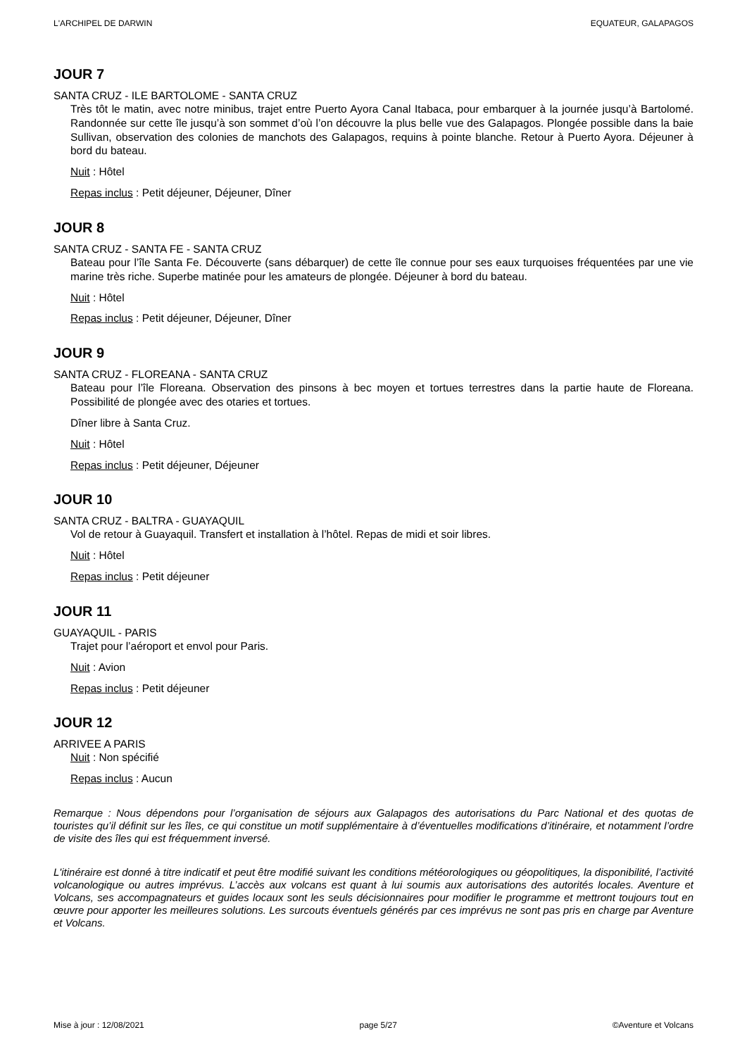L'ARCHIPEL DE DARWIN EQUATEUR, GALAPAGOS
JOUR 7
SANTA CRUZ - ILE BARTOLOME - SANTA CRUZ
Très tôt le matin, avec notre minibus, trajet entre Puerto Ayora Canal Itabaca, pour embarquer à la journée jusqu’à Bartolomé. Randonnée sur cette île jusqu’à son sommet d’où l’on découvre la plus belle vue des Galapagos. Plongée possible dans la baie Sullivan, observation des colonies de manchots des Galapagos, requins à pointe blanche. Retour à Puerto Ayora. Déjeuner à bord du bateau.
Nuit : Hôtel
Repas inclus : Petit déjeuner, Déjeuner, Dîner
JOUR 8
SANTA CRUZ - SANTA FE - SANTA CRUZ
Bateau pour l’île Santa Fe. Découverte (sans débarquer) de cette île connue pour ses eaux turquoises fréquentées par une vie marine très riche. Superbe matinée pour les amateurs de plongée. Déjeuner à bord du bateau.
Nuit : Hôtel
Repas inclus : Petit déjeuner, Déjeuner, Dîner
JOUR 9
SANTA CRUZ - FLOREANA - SANTA CRUZ
Bateau pour l’île Floreana. Observation des pinsons à bec moyen et tortues terrestres dans la partie haute de Floreana. Possibilité de plongée avec des otaries et tortues.
Dîner libre à Santa Cruz.
Nuit : Hôtel
Repas inclus : Petit déjeuner, Déjeuner
JOUR 10
SANTA CRUZ - BALTRA - GUAYAQUIL
Vol de retour à Guayaquil. Transfert et installation à l’hôtel. Repas de midi et soir libres.
Nuit : Hôtel
Repas inclus : Petit déjeuner
JOUR 11
GUAYAQUIL - PARIS
Trajet pour l’aéroport et envol pour Paris.
Nuit : Avion
Repas inclus : Petit déjeuner
JOUR 12
ARRIVEE A PARIS
Nuit : Non spécifié
Repas inclus : Aucun
Remarque : Nous dépendons pour l’organisation de séjours aux Galapagos des autorisations du Parc National et des quotas de touristes qu’il définit sur les îles, ce qui constitue un motif supplémentaire à d’éventuelles modifications d’itinéraire, et notamment l’ordre de visite des îles qui est fréquemment inversé.
L'itinéraire est donné à titre indicatif et peut être modifié suivant les conditions météorologiques ou géopolitiques, la disponibilité, l’activité volcanologique ou autres imprévus. L’accès aux volcans est quant à lui soumis aux autorisations des autorités locales. Aventure et Volcans, ses accompagnateurs et guides locaux sont les seuls décisionnaires pour modifier le programme et mettront toujours tout en œuvre pour apporter les meilleures solutions. Les surcouts éventuels générés par ces imprévus ne sont pas pris en charge par Aventure et Volcans.
Mise à jour : 12/08/2021 page 5/27 ©Aventure et Volcans